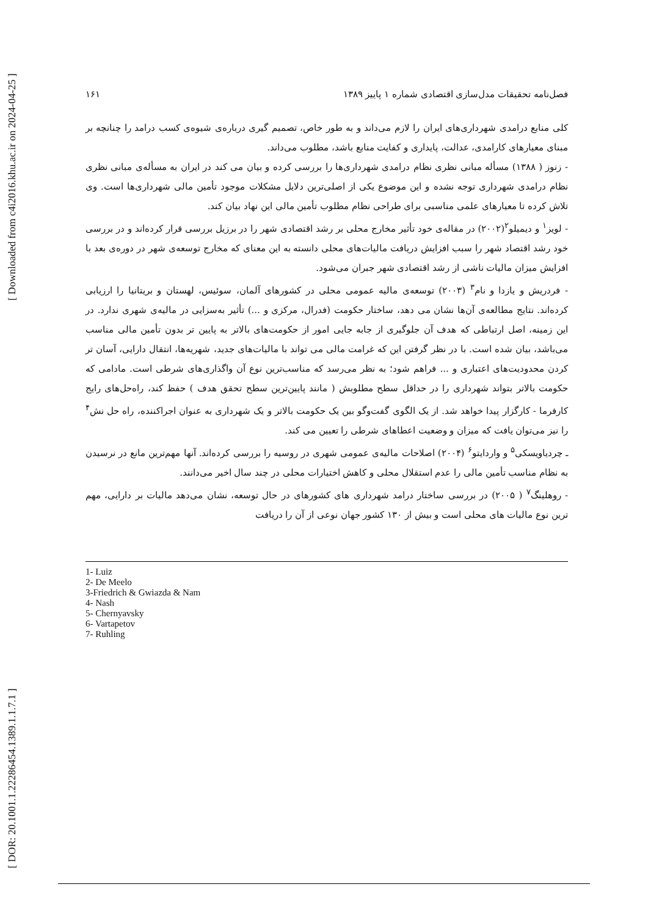[ Downloaded from c4i2016.khu.ac.ir on 2024-04-25 ]
[ DOR: 20.1001.1.22286454.1389.1.1.7.1 ]
فصل‌نامه تحقیقات مدل‌سازی اقتصادی شماره ۱ پاییز ۱۳۸۹ ۱۶۱
کلی منابع درامدی شهرداری‌های ایران را لازم می‌داند و به طور خاص، تصمیم گیری دربارەی شیوەی کسب درامد را چنانچه بر مبنای معیارهای کارامدی، عدالت، پایداری و کفایت منابع باشد، مطلوب می‌داند.
- زنوز ( ۱۳۸۸) مسأله مبانی نظری نظام درامدی شهرداری‌ها را بررسی کرده و بیان می کند در ایران به مسألەی مبانی نظری نظام درامدی شهرداری توجه نشده و این موضوع یکی از اصلی‌ترین دلایل مشکلات موجود تأمین مالی شهرداری‌ها است. وی تلاش کرده تا معیارهای علمی مناسبی برای طراحی نظام مطلوب تأمین مالی این نهاد بیان کند.
- لویز<sup>۱</sup> و دیمیلو<sup>۲</sup>(۲۰۰۲) در مقالەی خود تأثیر مخارج محلی بر رشد اقتصادی شهر را در برزیل بررسی قرار کرده‌اند و در بررسی خود رشد اقتصاد شهر را سبب افزایش دریافت مالیات‌های محلی دانسته به این معنای که مخارج توسعەی شهر در دورەی بعد با افزایش میزان مالیات ناشی از رشد اقتصادی شهر جبران می‌شود.
- فردریش و یازدا و نام<sup>۳</sup> (۲۰۰۳) توسعەی مالیه عمومی محلی در کشورهای آلمان، سوئیس، لهستان و بریتانیا را ارزیابی کرده‌اند. نتایج مطالعەی آن‌ها نشان می دهد، ساختار حکومت (فدرال، مرکزی و ...) تأثیر به‌سزایی در مالیەی شهری ندارد. در این زمینه، اصل ارتباطی که هدف آن جلوگیری از جابه جایی امور از حکومت‌های بالاتر به پایین تر بدون تأمین مالی مناسب می‌باشد، بیان شده است. با در نظر گرفتن این که غرامت مالی می تواند با مالیات‌های جدید، شهریه‌ها، انتقال دارایی، آسان تر کردن محدودیت‌های اعتباری و ... فراهم شود؛ به نظر می‌رسد که مناسب‌ترین نوع آن واگذاری‌های شرطی است. مادامی که حکومت بالاتر بتواند شهرداری را در حداقل سطح مطلوبش ( مانند پایین‌ترین سطح تحقق هدف ) حفظ کند، راه‌حل‌های رایج کارفرما - کارگزار پیدا خواهد شد. از یک الگوی گفت‌وگو بین یک حکومت بالاتر و یک شهرداری به عنوان اجراکننده، راه حل نش<sup>۴</sup> را نیز می‌توان یافت که میزان و وضعیت اعطاهای شرطی را تعیین می کند.
ـ چردیاویسکی<sup>۵</sup> و واردایتو<sup>۶</sup> (۲۰۰۴) اصلاحات مالیەی عمومی شهری در روسیه را بررسی کرده‌اند. آنها مهم‌ترین مانع در نرسیدن به نظام مناسب تأمین مالی را عدم استقلال محلی و کاهش اختیارات محلی در چند سال اخیر می‌دانند.
- روهلینگ<sup>۷</sup> ( ۲۰۰۵) در بررسی ساختار درامد شهرداری های کشورهای در حال توسعه، نشان می‌دهد مالیات بر دارایی، مهم ترین نوع مالیات های محلی است و بیش از ۱۳۰ کشور جهان نوعی از آن را دریافت
1- Luiz
2- De Meelo
3-Friedrich & Gwiazda & Nam
4- Nash
5- Chernyavsky
6- Vartapetov
7- Ruhling